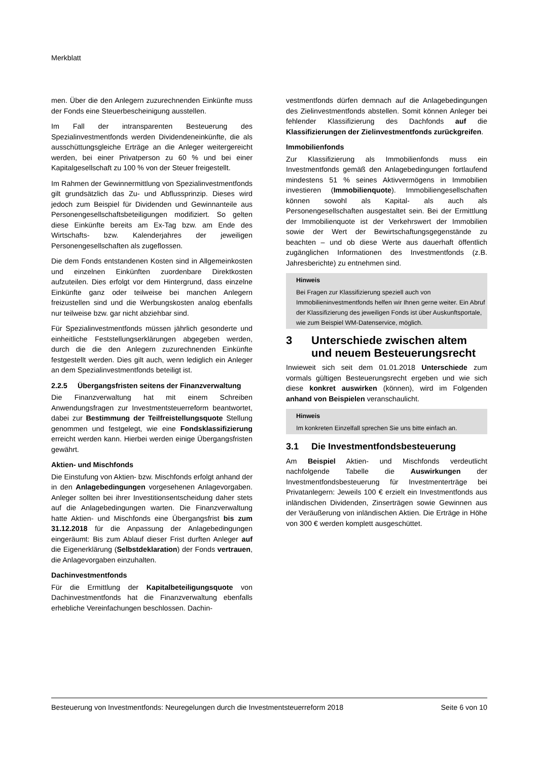Merkblatt
men. Über die den Anlegern zuzurechnenden Einkünfte muss der Fonds eine Steuerbescheinigung ausstellen.
Im Fall der intransparenten Besteuerung des Spezialinvestmentfonds werden Dividendeneinkünfte, die als ausschüttungsgleiche Erträge an die Anleger weitergereicht werden, bei einer Privatperson zu 60 % und bei einer Kapitalgesellschaft zu 100 % von der Steuer freigestellt.
Im Rahmen der Gewinnermittlung von Spezialinvestmentfonds gilt grundsätzlich das Zu- und Abflussprinzip. Dieses wird jedoch zum Beispiel für Dividenden und Gewinnanteile aus Personengesellschaftsbeteiligungen modifiziert. So gelten diese Einkünfte bereits am Ex-Tag bzw. am Ende des Wirtschafts- bzw. Kalenderjahres der jeweiligen Personengesellschaften als zugeflossen.
Die dem Fonds entstandenen Kosten sind in Allgemeinkosten und einzelnen Einkünften zuordenbare Direktkosten aufzuteilen. Dies erfolgt vor dem Hintergrund, dass einzelne Einkünfte ganz oder teilweise bei manchen Anlegern freizustellen sind und die Werbungskosten analog ebenfalls nur teilweise bzw. gar nicht abziehbar sind.
Für Spezialinvestmentfonds müssen jährlich gesonderte und einheitliche Feststellungserklärungen abgegeben werden, durch die die den Anlegern zuzurechnenden Einkünfte festgestellt werden. Dies gilt auch, wenn lediglich ein Anleger an dem Spezialinvestmentfonds beteiligt ist.
2.2.5 Übergangsfristen seitens der Finanzverwaltung
Die Finanzverwaltung hat mit einem Schreiben Anwendungsfragen zur Investmentsteuerreform beantwortet, dabei zur Bestimmung der Teilfreistellungsquote Stellung genommen und festgelegt, wie eine Fondsklassifizierung erreicht werden kann. Hierbei werden einige Übergangsfristen gewährt.
Aktien- und Mischfonds
Die Einstufung von Aktien- bzw. Mischfonds erfolgt anhand der in den Anlagebedingungen vorgesehenen Anlagevorgaben. Anleger sollten bei ihrer Investitionsentscheidung daher stets auf die Anlagebedingungen warten. Die Finanzverwaltung hatte Aktien- und Mischfonds eine Übergangsfrist bis zum 31.12.2018 für die Anpassung der Anlagebedingungen eingeräumt: Bis zum Ablauf dieser Frist durften Anleger auf die Eigenerklärung (Selbstdeklaration) der Fonds vertrauen, die Anlagevorgaben einzuhalten.
Dachinvestmentfonds
Für die Ermittlung der Kapitalbeteiligungsquote von Dachinvestmentfonds hat die Finanzverwaltung ebenfalls erhebliche Vereinfachungen beschlossen. Dachin-
vestmentfonds dürfen demnach auf die Anlagebedingungen des Zielinvestmentfonds abstellen. Somit können Anleger bei fehlender Klassifizierung des Dachfonds auf die Klassifizierungen der Zielinvestmentfonds zurückgreifen.
Immobilienfonds
Zur Klassifizierung als Immobilienfonds muss ein Investmentfonds gemäß den Anlagebedingungen fortlaufend mindestens 51 % seines Aktivvermögens in Immobilien investieren (Immobilienquote). Immobiliengesellschaften können sowohl als Kapital- als auch als Personengesellschaften ausgestaltet sein. Bei der Ermittlung der Immobilienquote ist der Verkehrswert der Immobilien sowie der Wert der Bewirtschaftungsgegenstände zu beachten – und ob diese Werte aus dauerhaft öffentlich zugänglichen Informationen des Investmentfonds (z.B. Jahresberichte) zu entnehmen sind.
Hinweis
Bei Fragen zur Klassifizierung speziell auch von Immobilieninvestmentfonds helfen wir Ihnen gerne weiter. Ein Abruf der Klassifizierung des jeweiligen Fonds ist über Auskunftsportale, wie zum Beispiel WM-Datenservice, möglich.
3 Unterschiede zwischen altem und neuem Besteuerungsrecht
Inwieweit sich seit dem 01.01.2018 Unterschiede zum vormals gültigen Besteuerungsrecht ergeben und wie sich diese konkret auswirken (können), wird im Folgenden anhand von Beispielen veranschaulicht.
Hinweis
Im konkreten Einzelfall sprechen Sie uns bitte einfach an.
3.1 Die Investmentfondsbesteuerung
Am Beispiel Aktien- und Mischfonds verdeutlicht nachfolgende Tabelle die Auswirkungen der Investmentfondsbesteuerung für Investmenterträge bei Privatanlegern: Jeweils 100 € erzielt ein Investmentfonds aus inländischen Dividenden, Zinserträgen sowie Gewinnen aus der Veräußerung von inländischen Aktien. Die Erträge in Höhe von 300 € werden komplett ausgeschüttet.
Besteuerung von Investmentfonds: Neuregelungen durch die Investmentsteuerreform 2018 Seite 6 von 10